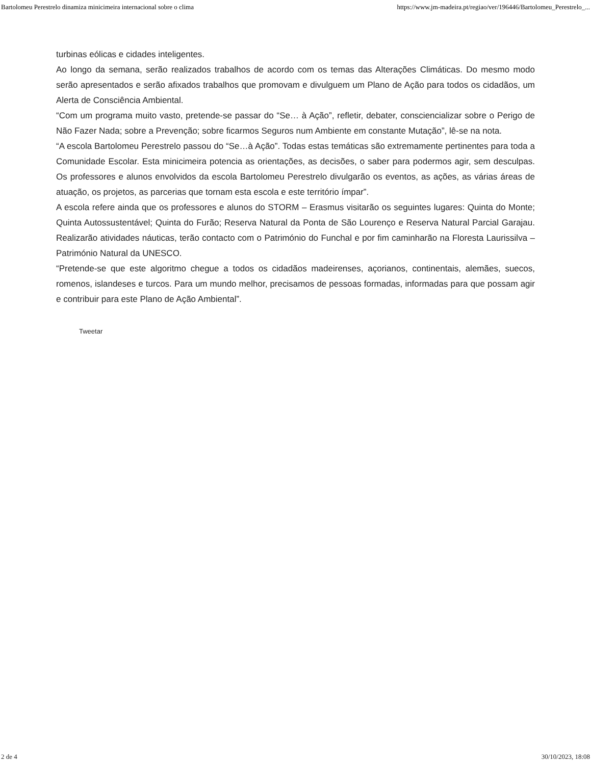Bartolomeu Perestrelo dinamiza minicimeira internacional sobre o clima https://www.jm-madeira.pt/regiao/ver/196446/Bartolomeu_Perestrelo_...
turbinas eólicas e cidades inteligentes.
Ao longo da semana, serão realizados trabalhos de acordo com os temas das Alterações Climáticas. Do mesmo modo serão apresentados e serão afixados trabalhos que promovam e divulguem um Plano de Ação para todos os cidadãos, um Alerta de Consciência Ambiental.
“Com um programa muito vasto, pretende-se passar do “Se… à Ação”, refletir, debater, consciencializar sobre o Perigo de Não Fazer Nada; sobre a Prevenção; sobre ficarmos Seguros num Ambiente em constante Mutação”, lê-se na nota.
“A escola Bartolomeu Perestrelo passou do “Se…à Ação”. Todas estas temáticas são extremamente pertinentes para toda a Comunidade Escolar. Esta minicimeira potencia as orientações, as decisões, o saber para podermos agir, sem desculpas. Os professores e alunos envolvidos da escola Bartolomeu Perestrelo divulgarão os eventos, as ações, as várias áreas de atuação, os projetos, as parcerias que tornam esta escola e este território ímpar”.
A escola refere ainda que os professores e alunos do STORM – Erasmus visitarão os seguintes lugares: Quinta do Monte; Quinta Autossustentável; Quinta do Furão; Reserva Natural da Ponta de São Lourenço e Reserva Natural Parcial Garajau. Realizarão atividades náuticas, terão contacto com o Património do Funchal e por fim caminharão na Floresta Laurissilva – Património Natural da UNESCO.
“Pretende-se que este algoritmo chegue a todos os cidadãos madeirenses, açorianos, continentais, alemães, suecos, romenos, islandeses e turcos. Para um mundo melhor, precisamos de pessoas formadas, informadas para que possam agir e contribuir para este Plano de Ação Ambiental”.
Tweetar
2 de 4 30/10/2023, 18:08